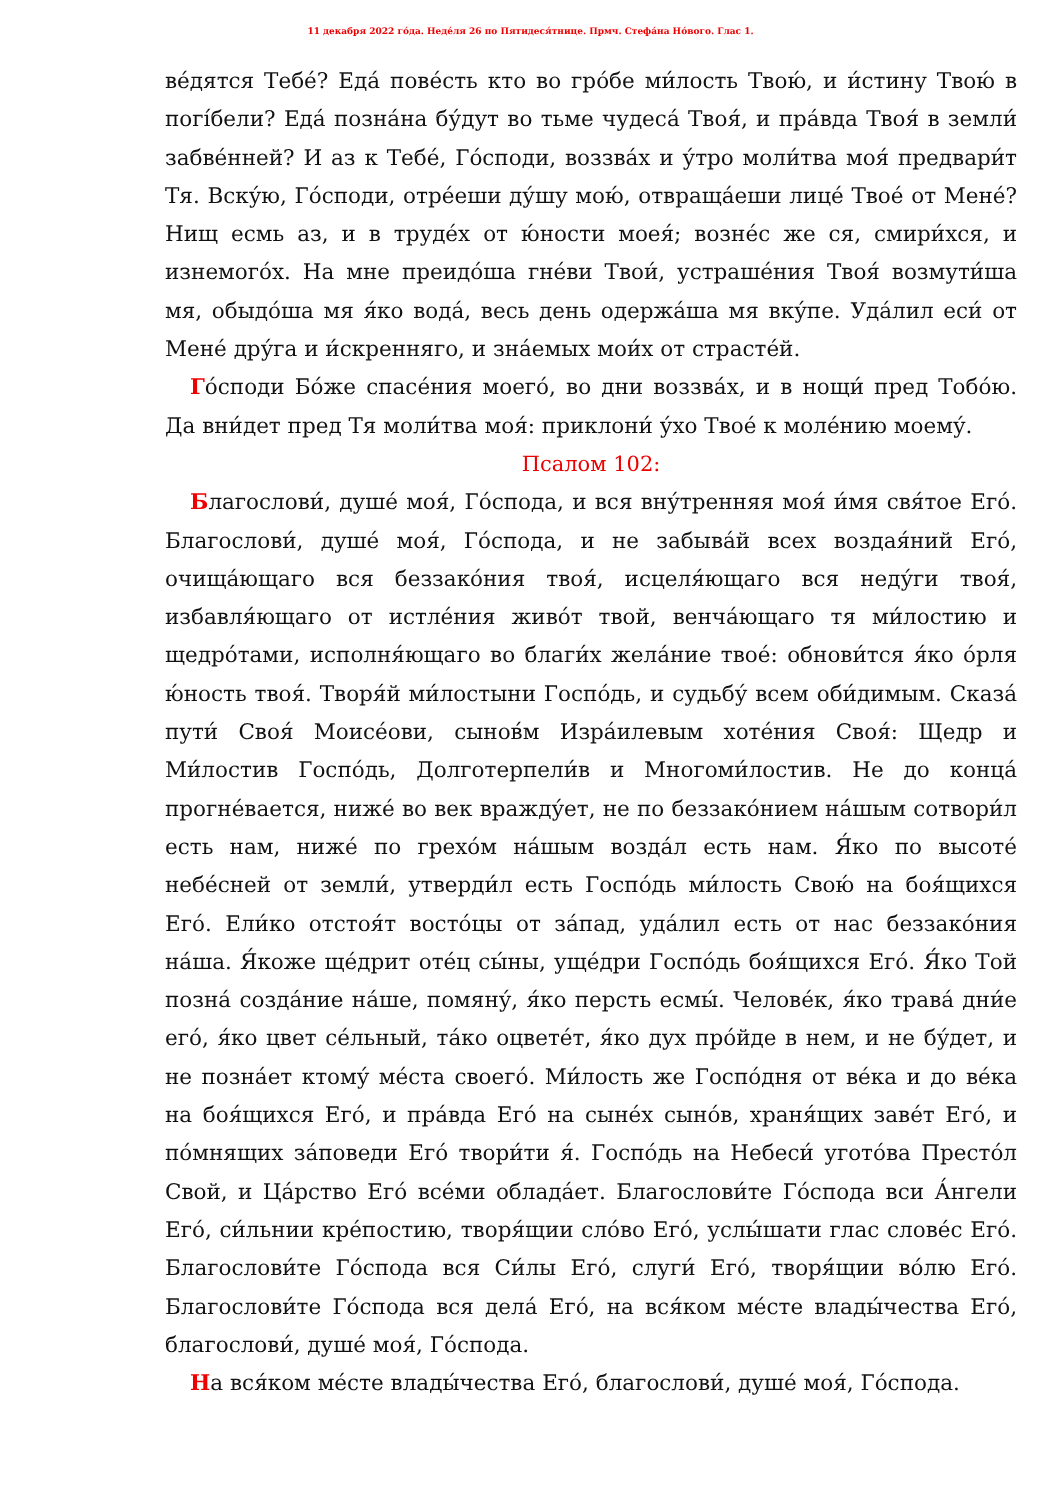11 декабря 2022 го́да. Неде́ля 26 по Пятидеся́тнице. Прмч. Стефа́на Но́вого. Глас 1.
ве́дятся Тебе́? Еда́ пове́сть кто во гро́бе ми́лость Твою́, и и́стину Твою́ в погі́бели? Еда́ позна́на бу́дут во тьме чудеса́ Твоя́, и пра́вда Твоя́ в земли́ забве́нней? И аз к Тебе́, Го́споди, воззва́х и у́тро моли́тва моя́ предвари́т Тя. Вску́ю, Го́споди, отре́еши ду́шу мою́, отвраща́еши лице́ Твое́ от Мене́? Нищ есмь аз, и в труде́х от ю́ности моея́; вознéс же ся, смири́хся, и изнемого́х. На мне преидо́ша гне́ви Твои́, устраше́ния Твоя́ возмути́ша мя, обыдо́ша мя я́ко вода́, весь день одержа́ша мя вку́пе. Уда́лил еси́ от Мене́ дру́га и и́скренняго, и зна́емых мои́х от страсте́й.
Го́споди Бо́же спасе́ния моего́, во дни воззва́х, и в нощи́ пред Тобо́ю. Да вни́дет пред Тя моли́тва моя́: приклони́ у́хо Твое́ к моле́нию моему́.
Псалом 102:
Благослови́, душе́ моя́, Го́спода, и вся вну́тренняя моя́ и́мя свя́тое Его́. Благослови́, душе́ моя́, Го́спода, и не забыва́й всех воздая́ний Его́, очища́ющаго вся беззако́ния твоя́, исцеля́ющаго вся неду́ги твоя́, избавля́ющаго от истле́ния живо́т твой, венча́ющаго тя ми́лостию и щедро́тами, исполня́ющаго во благи́х жела́ние твое́: обнови́тся я́ко о́рля ю́ность твоя́. Творя́й ми́лостыни Госпо́дь, и судьбу́ всем оби́димым. Сказа́ пути́ Своя́ Моисе́ови, сынов́м Изра́илевым хоте́ния Своя́: Щедр и Ми́лостив Госпо́дь, Долготерпели́в и Многоми́лостив. Не до конца́ прогне́вается, ниже́ во век вражду́ет, не по беззако́нием на́шым сотвори́л есть нам, ниже́ по грехо́м на́шым возда́л есть нам. Я́ко по высоте́ небе́сней от земли́, утверди́л есть Госпо́дь ми́лость Свою́ на боя́щихся Его́. Ели́ко отстоя́т восто́цы от за́пад, уда́лил есть от нас беззако́ния на́ша. Я́коже ще́дрит оте́ц сы́ны, уще́дри Госпо́дь боя́щихся Его́. Я́ко Той позна́ созда́ние на́ше, помяну́, я́ко персть есмы́. Челове́к, я́ко трава́ дни́е его́, я́ко цвет се́льный, та́ко оцвете́т, я́ко дух про́йде в нем, и не бу́дет, и не позна́ет ктому́ ме́ста своего́. Ми́лость же Госпо́дня от ве́ка и до ве́ка на боя́щихся Его́, и пра́вда Его́ на сыне́х сыно́в, храня́щих заве́т Его́, и по́мнящих за́поведи Его́ твори́ти я́. Госпо́дь на Небеси́ угото́ва Престо́л Свой, и Ца́рство Его́ все́ми облада́ет. Благослови́те Го́спода вси А́нгели Его́, си́льнии кре́постию, творя́щии сло́во Его́, услы́шати глас слове́с Его́. Благослови́те Го́спода вся Си́лы Его́, слуги́ Его́, творя́щии во́лю Его́. Благослови́те Го́спода вся дела́ Его́, на вся́ком ме́сте влады́чества Его́, благослови́, душе́ моя́, Го́спода.
На вся́ком ме́сте влады́чества Его́, благослови́, душе́ моя́, Го́спода.